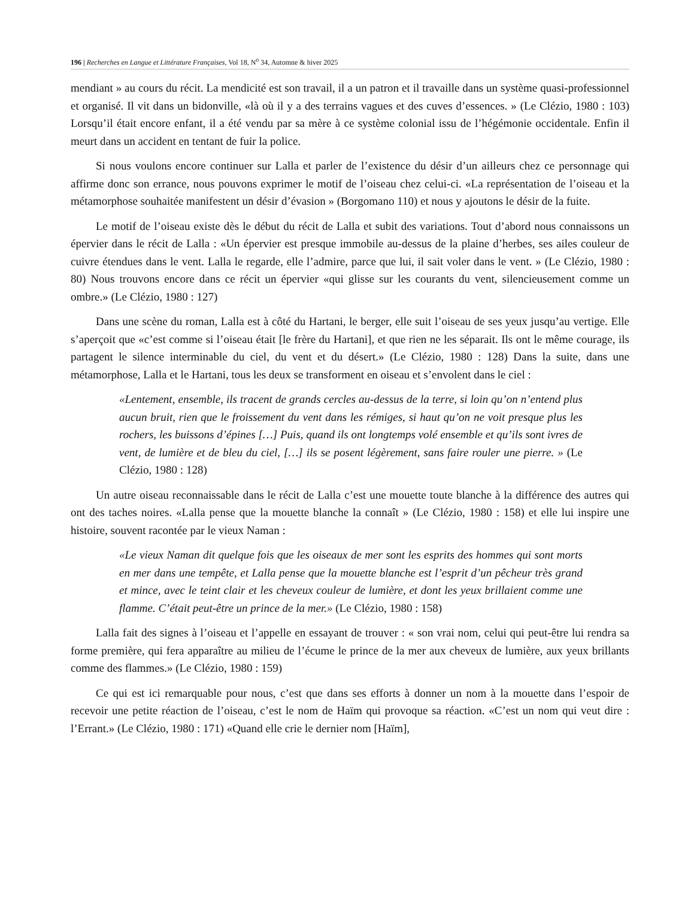196 | Recherches en Langue et Littérature Françaises, Vol 18, N<sup>o</sup> 34, Automne & hiver 2025
mendiant » au cours du récit. La mendicité est son travail, il a un patron et il travaille dans un système quasi-professionnel et organisé. Il vit dans un bidonville, «là où il y a des terrains vagues et des cuves d’essences. » (Le Clézio, 1980 : 103) Lorsqu’il était encore enfant, il a été vendu par sa mère à ce système colonial issu de l’hégémonie occidentale. Enfin il meurt dans un accident en tentant de fuir la police.
Si nous voulons encore continuer sur Lalla et parler de l’existence du désir d’un ailleurs chez ce personnage qui affirme donc son errance, nous pouvons exprimer le motif de l’oiseau chez celui-ci. «La représentation de l’oiseau et la métamorphose souhaitée manifestent un désir d’évasion » (Borgomano 110) et nous y ajoutons le désir de la fuite.
Le motif de l’oiseau existe dès le début du récit de Lalla et subit des variations. Tout d’abord nous connaissons un épervier dans le récit de Lalla : «Un épervier est presque immobile au-dessus de la plaine d’herbes, ses ailes couleur de cuivre étendues dans le vent. Lalla le regarde, elle l’admire, parce que lui, il sait voler dans le vent. » (Le Clézio, 1980 : 80) Nous trouvons encore dans ce récit un épervier «qui glisse sur les courants du vent, silencieusement comme un ombre.» (Le Clézio, 1980 : 127)
Dans une scène du roman, Lalla est à côté du Hartani, le berger, elle suit l’oiseau de ses yeux jusqu’au vertige. Elle s’aperçoit que «c’est comme si l’oiseau était [le frère du Hartani], et que rien ne les séparait. Ils ont le même courage, ils partagent le silence interminable du ciel, du vent et du désert.» (Le Clézio, 1980 : 128) Dans la suite, dans une métamorphose, Lalla et le Hartani, tous les deux se transforment en oiseau et s’envolent dans le ciel :
«Lentement, ensemble, ils tracent de grands cercles au-dessus de la terre, si loin qu’on n’entend plus aucun bruit, rien que le froissement du vent dans les rémiges, si haut qu’on ne voit presque plus les rochers, les buissons d’épines […] Puis, quand ils ont longtemps volé ensemble et qu’ils sont ivres de vent, de lumière et de bleu du ciel, […] ils se posent légèrement, sans faire rouler une pierre. » (Le Clézio, 1980 : 128)
Un autre oiseau reconnaissable dans le récit de Lalla c’est une mouette toute blanche à la différence des autres qui ont des taches noires. «Lalla pense que la mouette blanche la connaît » (Le Clézio, 1980 : 158) et elle lui inspire une histoire, souvent racontée par le vieux Naman :
«Le vieux Naman dit quelque fois que les oiseaux de mer sont les esprits des hommes qui sont morts en mer dans une tempête, et Lalla pense que la mouette blanche est l’esprit d’un pêcheur très grand et mince, avec le teint clair et les cheveux couleur de lumière, et dont les yeux brillaient comme une flamme. C’était peut-être un prince de la mer.» (Le Clézio, 1980 : 158)
Lalla fait des signes à l’oiseau et l’appelle en essayant de trouver : « son vrai nom, celui qui peut-être lui rendra sa forme première, qui fera apparaître au milieu de l’écume le prince de la mer aux cheveux de lumière, aux yeux brillants comme des flammes.» (Le Clézio, 1980 : 159)
Ce qui est ici remarquable pour nous, c’est que dans ses efforts à donner un nom à la mouette dans l’espoir de recevoir une petite réaction de l’oiseau, c’est le nom de Haïm qui provoque sa réaction. «C’est un nom qui veut dire : l’Errant.» (Le Clézio, 1980 : 171) «Quand elle crie le dernier nom [Haïm],